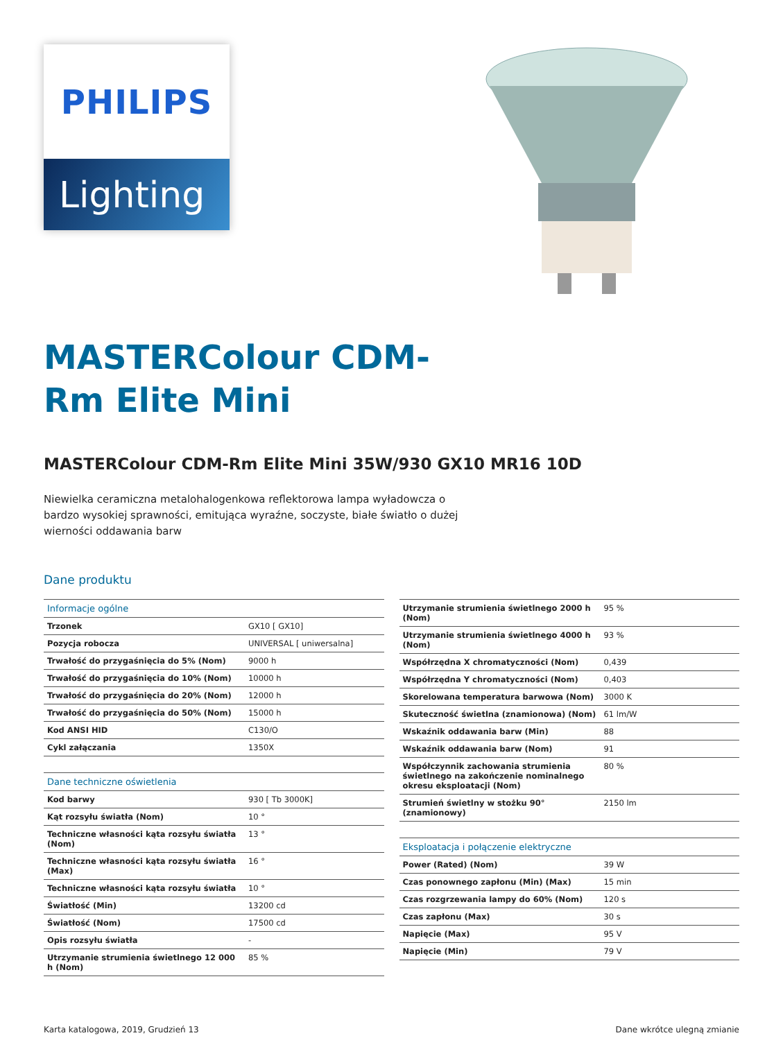PHILIPS
Lighting
MASTERColour CDM-Rm Elite Mini
MASTERColour CDM-Rm Elite Mini 35W/930 GX10 MR16 10D
Niewielka ceramiczna metalohalogenkowa reflektorowa lampa wyładowcza o bardzo wysokiej sprawności, emitująca wyraźne, soczyste, białe światło o dużej wierności oddawania barw
Dane produktu
| Informacje ogólne | |
| --- | --- |
| Trzonek | GX10 [ GX10] |
| Pozycja robocza | UNIVERSAL [ uniwersalna] |
| Trwałość do przygaśnięcia do 5% (Nom) | 9000 h |
| Trwałość do przygaśnięcia do 10% (Nom) | 10000 h |
| Trwałość do przygaśnięcia do 20% (Nom) | 12000 h |
| Trwałość do przygaśnięcia do 50% (Nom) | 15000 h |
| Kod ANSI HID | C130/O |
| Cykl załączania | 1350X |
| Dane techniczne oświetlenia | |
| Kod barwy | 930 [ Tb 3000K] |
| Kąt rozsyłu światła (Nom) | 10 ° |
| Techniczne własności kąta rozsyłu światła (Nom) | 13 ° |
| Techniczne własności kąta rozsyłu światła (Max) | 16 ° |
| Techniczne własności kąta rozsyłu światła | 10 ° |
| Światłość (Min) | 13200 cd |
| Światłość (Nom) | 17500 cd |
| Opis rozsyłu światła | - |
| Utrzymanie strumienia świetlnego 12 000 h (Nom) | 85 % |
| Utrzymanie strumienia świetlnego 2000 h (Nom) | 95 % |
| Utrzymanie strumienia świetlnego 4000 h (Nom) | 93 % |
| Współrzędna X chromatyczności (Nom) | 0,439 |
| Współrzędna Y chromatyczności (Nom) | 0,403 |
| Skorelowana temperatura barwowa (Nom) | 3000 K |
| Skuteczność świetlna (znamionowa) (Nom) | 61 lm/W |
| Wskaźnik oddawania barw (Min) | 88 |
| Wskaźnik oddawania barw (Nom) | 91 |
| Współczynnik zachowania strumienia świetlnego na zakończenie nominalnego okresu eksploatacji (Nom) | 80 % |
| Strumień świetlny w stożku 90° (znamionowy) | 2150 lm |
| Eksploatacja i połączenie elektryczne | |
| Power (Rated) (Nom) | 39 W |
| Czas ponownego zapłonu (Min) (Max) | 15 min |
| Czas rozgrzewania lampy do 60% (Nom) | 120 s |
| Czas zapłonu (Max) | 30 s |
| Napięcie (Max) | 95 V |
| Napięcie (Min) | 79 V |
Karta katalogowa, 2019, Grudzień 13 Dane wkrótce ulegną zmianie